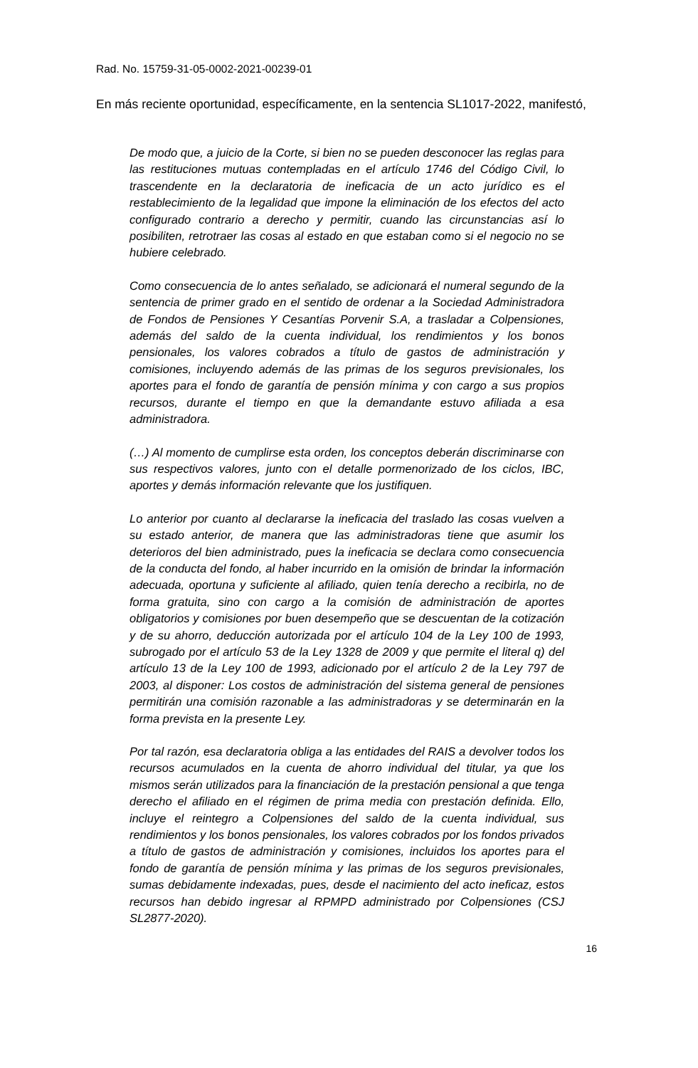Rad. No. 15759-31-05-0002-2021-00239-01
En más reciente oportunidad, específicamente, en la sentencia SL1017-2022, manifestó,
De modo que, a juicio de la Corte, si bien no se pueden desconocer las reglas para las restituciones mutuas contempladas en el artículo 1746 del Código Civil, lo trascendente en la declaratoria de ineficacia de un acto jurídico es el restablecimiento de la legalidad que impone la eliminación de los efectos del acto configurado contrario a derecho y permitir, cuando las circunstancias así lo posibiliten, retrotraer las cosas al estado en que estaban como si el negocio no se hubiere celebrado.
Como consecuencia de lo antes señalado, se adicionará el numeral segundo de la sentencia de primer grado en el sentido de ordenar a la Sociedad Administradora de Fondos de Pensiones Y Cesantías Porvenir S.A, a trasladar a Colpensiones, además del saldo de la cuenta individual, los rendimientos y los bonos pensionales, los valores cobrados a título de gastos de administración y comisiones, incluyendo además de las primas de los seguros previsionales, los aportes para el fondo de garantía de pensión mínima y con cargo a sus propios recursos, durante el tiempo en que la demandante estuvo afiliada a esa administradora.
(…) Al momento de cumplirse esta orden, los conceptos deberán discriminarse con sus respectivos valores, junto con el detalle pormenorizado de los ciclos, IBC, aportes y demás información relevante que los justifiquen.
Lo anterior por cuanto al declararse la ineficacia del traslado las cosas vuelven a su estado anterior, de manera que las administradoras tiene que asumir los deterioros del bien administrado, pues la ineficacia se declara como consecuencia de la conducta del fondo, al haber incurrido en la omisión de brindar la información adecuada, oportuna y suficiente al afiliado, quien tenía derecho a recibirla, no de forma gratuita, sino con cargo a la comisión de administración de aportes obligatorios y comisiones por buen desempeño que se descuentan de la cotización y de su ahorro, deducción autorizada por el artículo 104 de la Ley 100 de 1993, subrogado por el artículo 53 de la Ley 1328 de 2009 y que permite el literal q) del artículo 13 de la Ley 100 de 1993, adicionado por el artículo 2 de la Ley 797 de 2003, al disponer: Los costos de administración del sistema general de pensiones permitirán una comisión razonable a las administradoras y se determinarán en la forma prevista en la presente Ley.
Por tal razón, esa declaratoria obliga a las entidades del RAIS a devolver todos los recursos acumulados en la cuenta de ahorro individual del titular, ya que los mismos serán utilizados para la financiación de la prestación pensional a que tenga derecho el afiliado en el régimen de prima media con prestación definida. Ello, incluye el reintegro a Colpensiones del saldo de la cuenta individual, sus rendimientos y los bonos pensionales, los valores cobrados por los fondos privados a título de gastos de administración y comisiones, incluidos los aportes para el fondo de garantía de pensión mínima y las primas de los seguros previsionales, sumas debidamente indexadas, pues, desde el nacimiento del acto ineficaz, estos recursos han debido ingresar al RPMPD administrado por Colpensiones (CSJ SL2877-2020).
16